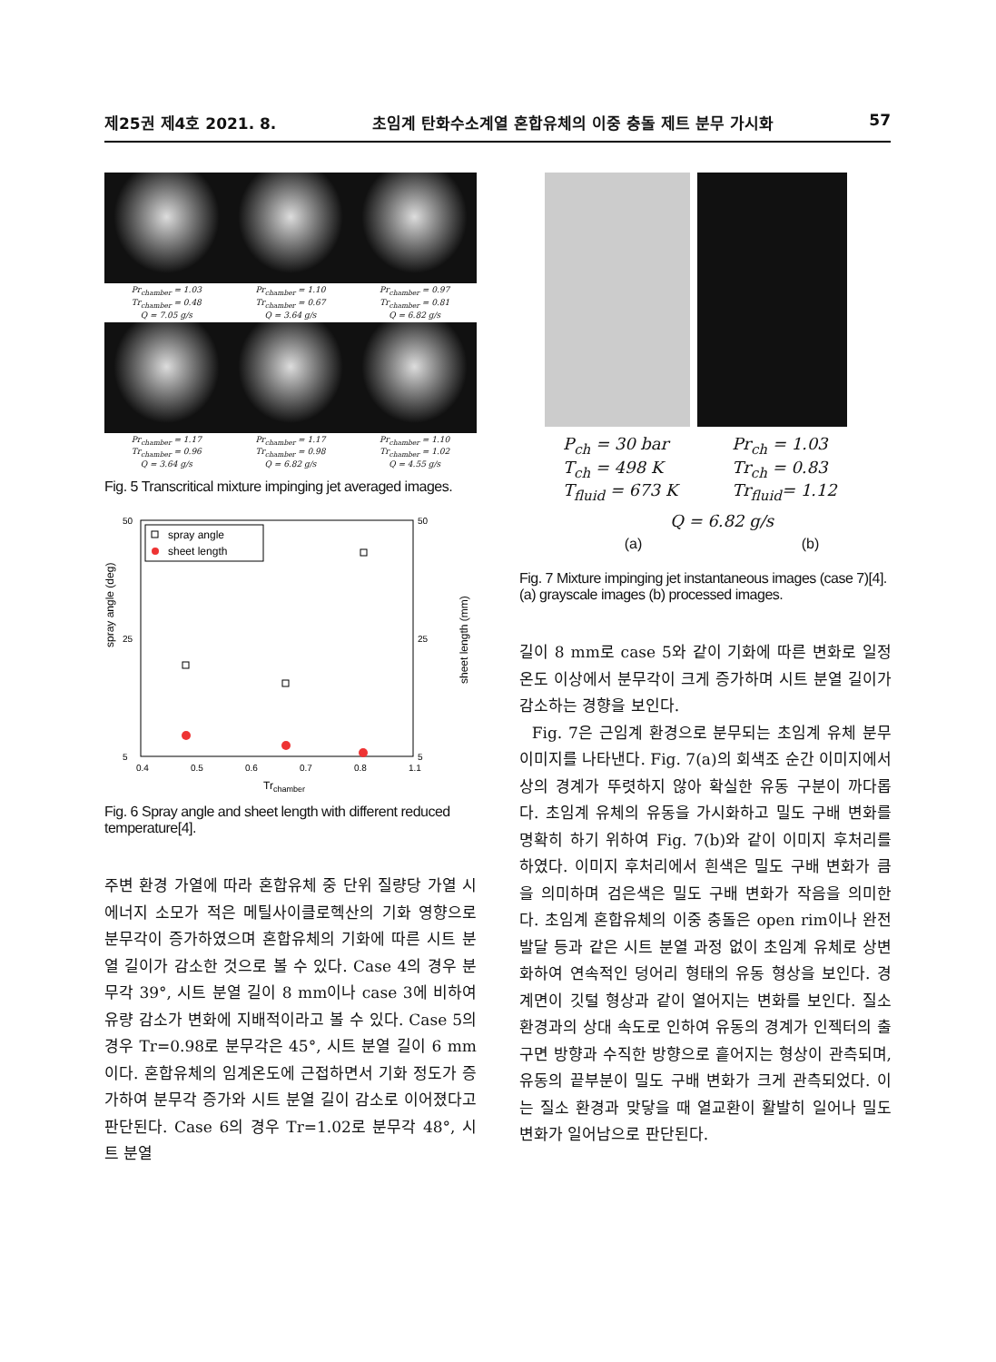제25권 제4호 2021. 8. 초임계 탄화수소계열 혼합유체의 이중 충돌 제트 분무 가시화 57
Pr<sub>chamber</sub> = 1.03
Tr<sub>chamber</sub> = 0.48
Q = 7.05 g/s
Pr<sub>chamber</sub> = 1.10
Tr<sub>chamber</sub> = 0.67
Q = 3.64 g/s
Pr<sub>chamber</sub> = 0.97
Tr<sub>chamber</sub> = 0.81
Q = 6.82 g/s
Pr<sub>chamber</sub> = 1.17
Tr<sub>chamber</sub> = 0.96
Q = 3.64 g/s
Pr<sub>chamber</sub> = 1.17
Tr<sub>chamber</sub> = 0.98
Q = 6.82 g/s
Pr<sub>chamber</sub> = 1.10
Tr<sub>chamber</sub> = 1.02
Q = 4.55 g/s
Fig. 5 Transcritical mixture impinging jet averaged images.
spray angle (deg)
sheet length (mm)
50
25
5
50
25
5
0.4
0.5
0.6
0.7
0.8
1.1
Trchamber
spray angle
sheet length
Fig. 6 Spray angle and sheet length with different reduced temperature[4].
주변 환경 가열에 따라 혼합유체 중 단위 질량당 가열 시 에너지 소모가 적은 메틸사이클로헥산의 기화 영향으로 분무각이 증가하였으며 혼합유체의 기화에 따른 시트 분열 길이가 감소한 것으로 볼 수 있다. Case 4의 경우 분무각 39°, 시트 분열 길이 8 mm이나 case 3에 비하여 유량 감소가 변화에 지배적이라고 볼 수 있다. Case 5의 경우 Tr=0.98로 분무각은 45°, 시트 분열 길이 6 mm이다. 혼합유체의 임계온도에 근접하면서 기화 정도가 증가하여 분무각 증가와 시트 분열 길이 감소로 이어졌다고 판단된다. Case 6의 경우 Tr=1.02로 분무각 48°, 시트 분열
P<sub>ch</sub> = 30 bar
T<sub>ch</sub> = 498 K
T<sub>fluid</sub> = 673 K
Pr<sub>ch</sub> = 1.03
Tr<sub>ch</sub> = 0.83
Tr<sub>fluid</sub>= 1.12
Q = 6.82 g/s
(a) (b)
Fig. 7 Mixture impinging jet instantaneous images (case 7)[4]. (a) grayscale images (b) processed images.
길이 8 mm로 case 5와 같이 기화에 따른 변화로 일정 온도 이상에서 분무각이 크게 증가하며 시트 분열 길이가 감소하는 경향을 보인다.
Fig. 7은 근임계 환경으로 분무되는 초임계 유체 분무 이미지를 나타낸다. Fig. 7(a)의 회색조 순간 이미지에서 상의 경계가 뚜렷하지 않아 확실한 유동 구분이 까다롭다. 초임계 유체의 유동을 가시화하고 밀도 구배 변화를 명확히 하기 위하여 Fig. 7(b)와 같이 이미지 후처리를 하였다. 이미지 후처리에서 흰색은 밀도 구배 변화가 큼을 의미하며 검은색은 밀도 구배 변화가 작음을 의미한다. 초임계 혼합유체의 이중 충돌은 open rim이나 완전 발달 등과 같은 시트 분열 과정 없이 초임계 유체로 상변화하여 연속적인 덩어리 형태의 유동 형상을 보인다. 경계면이 깃털 형상과 같이 열어지는 변화를 보인다. 질소 환경과의 상대 속도로 인하여 유동의 경계가 인젝터의 출구면 방향과 수직한 방향으로 흩어지는 형상이 관측되며, 유동의 끝부분이 밀도 구배 변화가 크게 관측되었다. 이는 질소 환경과 맞닿을 때 열교환이 활발히 일어나 밀도 변화가 일어남으로 판단된다.